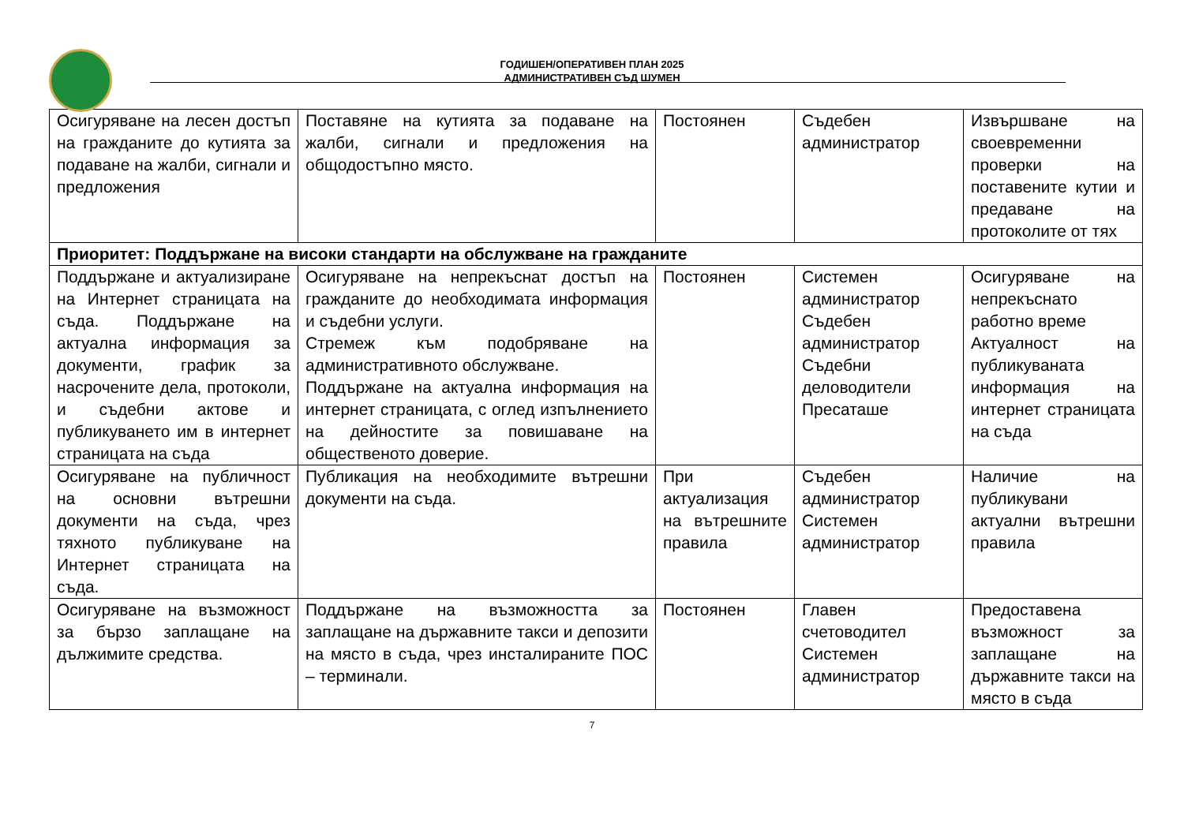ГОДИШЕН/ОПЕРАТИВЕН ПЛАН 2025
АДМИНИСТРАТИВЕН СЪД ШУМЕН
| Осигуряване на лесен достъп на гражданите до кутията за подаване на жалби, сигнали и предложения | Поставяне на кутията за подаване на жалби, сигнали и предложения на общодостъпно място. | Постоянен | Съдебен администратор | Извършване на своевременни проверки на поставените кутии и предаване на протоколите от тях |
| Приоритет: Поддържане на високи стандарти на обслужване на гражданите | | | | |
| Поддържане и актуализиране на Интернет страницата на съда. Поддържане на актуална информация за документи, график за насрочените дела, протоколи, и съдебни актове и публикуването им в интернет страницата на съда | Осигуряване на непрекъснат достъп на гражданите до необходимата информация и съдебни услуги. Стремеж към подобряване на административното обслужване. Поддържане на актуална информация на интернет страницата, с оглед изпълнението на дейностите за повишаване на общественото доверие. | Постоянен | Системен администратор Съдебен администратор Съдебни деловодители Пресаташе | Осигуряване на непрекъснато работно време Актуалност на публикуваната информация на интернет страницата на съда |
| Осигуряване на публичност на основни вътрешни документи на съда, чрез тяхното публикуване на Интернет страницата на съда. | Публикация на необходимите вътрешни документи на съда. | При актуализация на вътрешните правила | Съдебен администратор Системен администратор | Наличие на публикувани актуални вътрешни правила |
| Осигуряване на възможност за бързо заплащане на дължимите средства. | Поддържане на възможността за заплащане на държавните такси и депозити на място в съда, чрез инсталираните ПОС – терминали. | Постоянен | Главен счетоводител Системен администратор | Предоставена възможност за заплащане на държавните такси на място в съда |
7